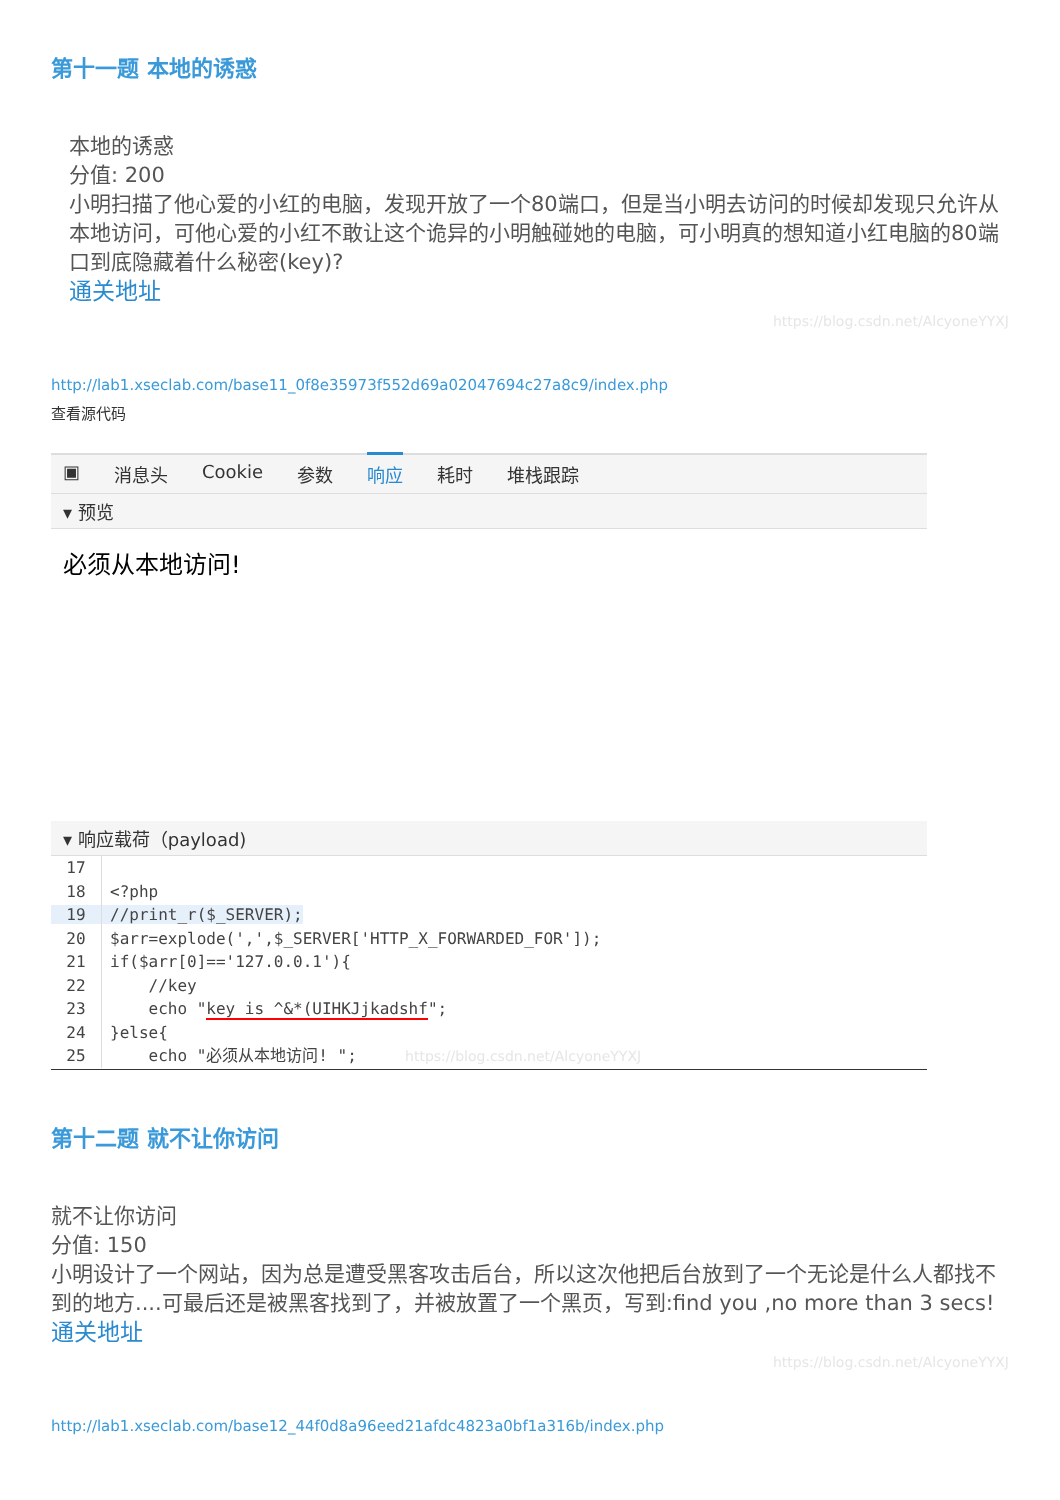第十一题 本地的诱惑
本地的诱惑
分值: 200
小明扫描了他心爱的小红的电脑，发现开放了一个80端口，但是当小明去访问的时候却发现只允许从本地访问，可他心爱的小红不敢让这个诡异的小明触碰她的电脑，可小明真的想知道小红电脑的80端口到底隐藏着什么秘密(key)?
通关地址
https://blog.csdn.net/AlcyoneYYXJ
http://lab1.xseclab.com/base11_0f8e35973f552d69a02047694c27a8c9/index.php
查看源代码
▣ 消息头 Cookie 参数 响应 耗时 堆栈跟踪
▾ 预览
必须从本地访问!
▾ 响应载荷（payload)
17
18<?php
19//print_r($_SERVER);
20$arr=explode(',',$_SERVER['HTTP_X_FORWARDED_FOR']);
21if($arr[0]=='127.0.0.1'){
22    //key
23    echo "key is ^&*(UIHKJjkadshf";
24}else{
25    echo "必须从本地访问! ";     https://blog.csdn.net/AlcyoneYYXJ
第十二题 就不让你访问
就不让你访问
分值: 150
小明设计了一个网站，因为总是遭受黑客攻击后台，所以这次他把后台放到了一个无论是什么人都找不到的地方....可最后还是被黑客找到了，并被放置了一个黑页，写到:find you ,no more than 3 secs!
通关地址
https://blog.csdn.net/AlcyoneYYXJ
http://lab1.xseclab.com/base12_44f0d8a96eed21afdc4823a0bf1a316b/index.php